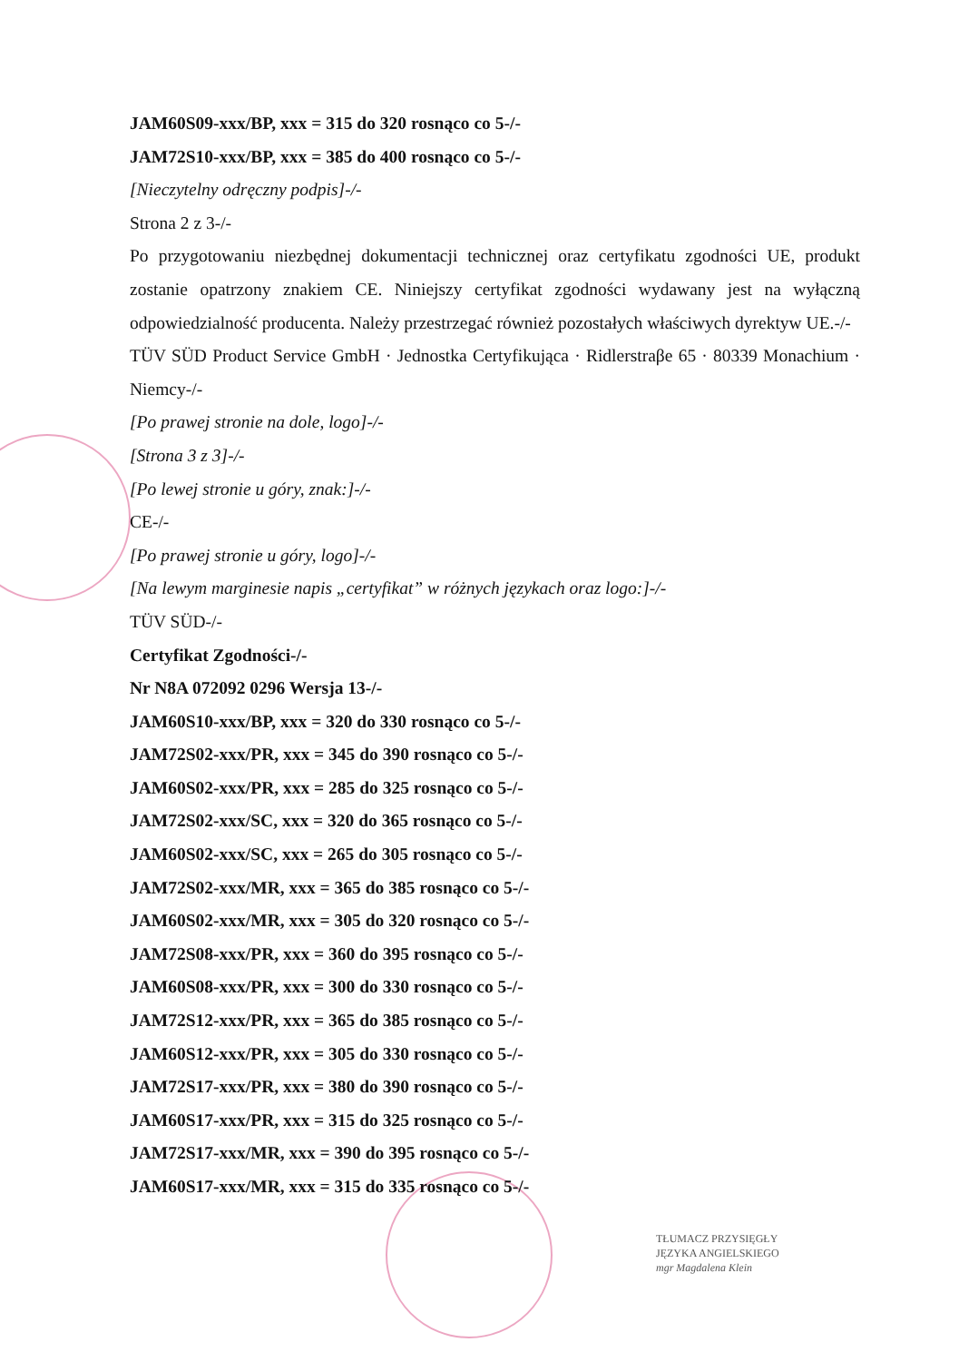JAM60S09-xxx/BP, xxx = 315 do 320 rosnąco co 5-/-
JAM72S10-xxx/BP, xxx = 385 do 400 rosnąco co 5-/-
[Nieczytelny odręczny podpis]-/-
Strona 2 z 3-/-
Po przygotowaniu niezbędnej dokumentacji technicznej oraz certyfikatu zgodności UE, produkt zostanie opatrzony znakiem CE. Niniejszy certyfikat zgodności wydawany jest na wyłączną odpowiedzialność producenta. Należy przestrzegać również pozostałych właściwych dyrektyw UE.-/-
TÜV SÜD Product Service GmbH · Jednostka Certyfikująca · Ridlerstraβe 65 · 80339 Monachium · Niemcy-/-
[Po prawej stronie na dole, logo]-/-
[Strona 3 z 3]-/-
[Po lewej stronie u góry, znak:]-/-
CE-/-
[Po prawej stronie u góry, logo]-/-
[Na lewym marginesie napis „certyfikat” w różnych językach oraz logo:]-/-
TÜV SÜD-/-
Certyfikat Zgodności-/-
Nr N8A 072092 0296 Wersja 13-/-
JAM60S10-xxx/BP, xxx = 320 do 330 rosnąco co 5-/-
JAM72S02-xxx/PR, xxx = 345 do 390 rosnąco co 5-/-
JAM60S02-xxx/PR, xxx = 285 do 325 rosnąco co 5-/-
JAM72S02-xxx/SC, xxx = 320 do 365 rosnąco co 5-/-
JAM60S02-xxx/SC, xxx = 265 do 305 rosnąco co 5-/-
JAM72S02-xxx/MR, xxx = 365 do 385 rosnąco co 5-/-
JAM60S02-xxx/MR, xxx = 305 do 320 rosnąco co 5-/-
JAM72S08-xxx/PR, xxx = 360 do 395 rosnąco co 5-/-
JAM60S08-xxx/PR, xxx = 300 do 330 rosnąco co 5-/-
JAM72S12-xxx/PR, xxx = 365 do 385 rosnąco co 5-/-
JAM60S12-xxx/PR, xxx = 305 do 330 rosnąco co 5-/-
JAM72S17-xxx/PR, xxx = 380 do 390 rosnąco co 5-/-
JAM60S17-xxx/PR, xxx = 315 do 325 rosnąco co 5-/-
JAM72S17-xxx/MR, xxx = 390 do 395 rosnąco co 5-/-
JAM60S17-xxx/MR, xxx = 315 do 335 rosnąco co 5-/-
TŁUMACZ PRZYSIĘGŁY
JĘZYKA ANGIELSKIEGO
mgr Magdalena Klein